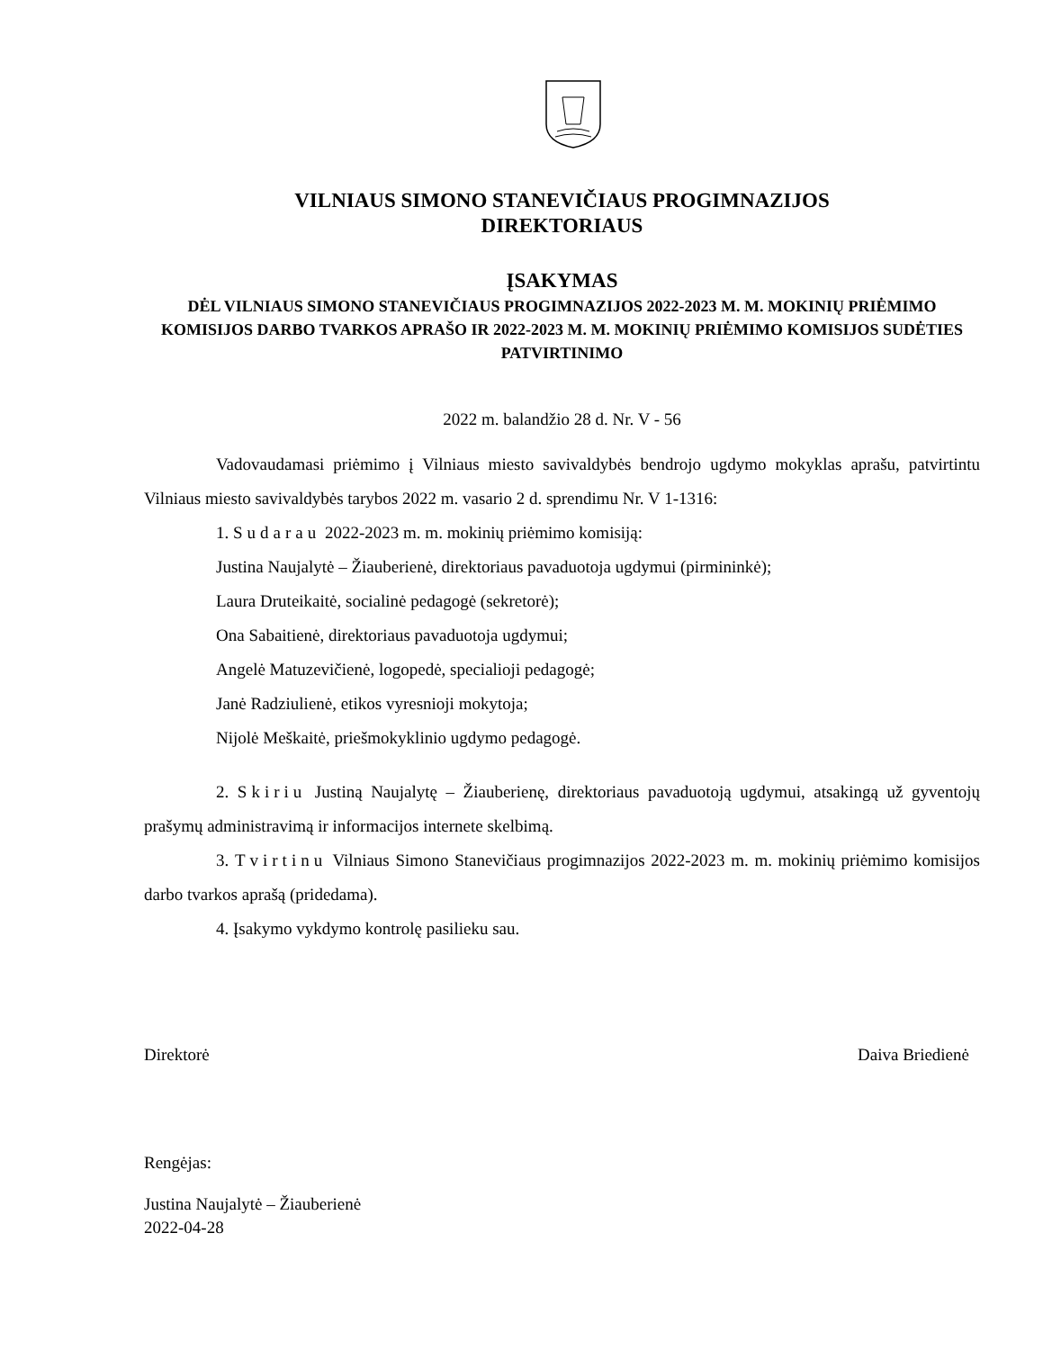VILNIAUS SIMONO STANEVIČIAUS PROGIMNAZIJOS
DIREKTORIAUS
ĮSAKYMAS
DĖL VILNIAUS SIMONO STANEVIČIAUS PROGIMNAZIJOS 2022-2023 M. M. MOKINIŲ PRIĖMIMO KOMISIJOS DARBO TVARKOS APRAŠO IR 2022-2023 M. M. MOKINIŲ PRIĖMIMO KOMISIJOS SUDĖTIES PATVIRTINIMO
2022 m. balandžio 28 d. Nr. V - 56
Vadovaudamasi priėmimo į Vilniaus miesto savivaldybės bendrojo ugdymo mokyklas aprašu, patvirtintu Vilniaus miesto savivaldybės tarybos 2022 m. vasario 2 d. sprendimu Nr. V 1-1316:
1. Sudarau 2022-2023 m. m. mokinių priėmimo komisiją:
Justina Naujalytė – Žiauberienė, direktoriaus pavaduotoja ugdymui (pirmininkė);
Laura Druteikaitė, socialinė pedagogė (sekretorė);
Ona Sabaitienė, direktoriaus pavaduotoja ugdymui;
Angelė Matuzevičienė, logopedė, specialioji pedagogė;
Janė Radziulienė, etikos vyresnioji mokytoja;
Nijolė Meškaitė, priešmokyklinio ugdymo pedagogė.
2. Skiriu Justiną Naujalytę – Žiauberienę, direktoriaus pavaduotoją ugdymui, atsakingą už gyventojų prašymų administravimą ir informacijos internete skelbimą.
3. Tvirtinu Vilniaus Simono Stanevičiaus progimnazijos 2022-2023 m. m. mokinių priėmimo komisijos darbo tvarkos aprašą (pridedama).
4. Įsakymo vykdymo kontrolę pasilieku sau.
Direktorė Daiva Briedienė
Rengėjas:
Justina Naujalytė – Žiauberienė
2022-04-28